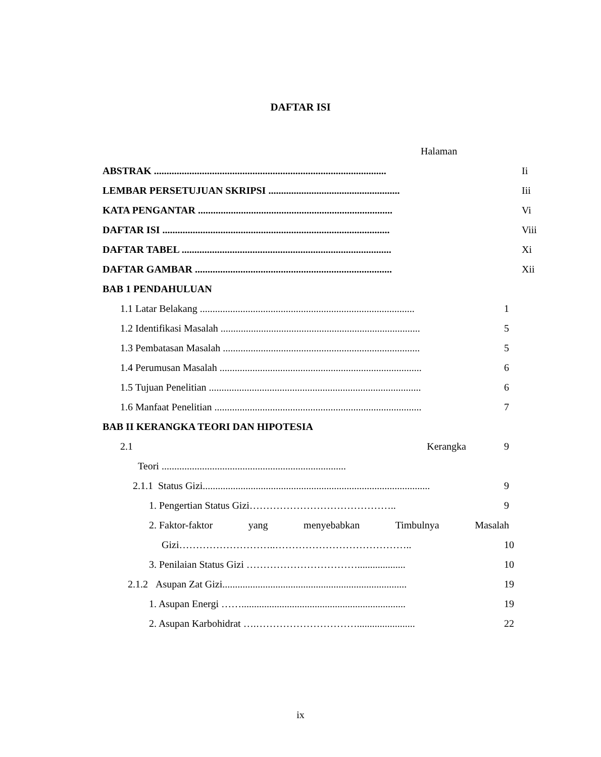DAFTAR ISI
Halaman
ABSTRAK ............................................................................................ Ii
LEMBAR PERSETUJUAN SKRIPSI .................................................... Iii
KATA PENGANTAR ............................................................................. Vi
DAFTAR ISI .......................................................................................... Viii
DAFTAR TABEL ................................................................................... Xi
DAFTAR GAMBAR .............................................................................. Xii
BAB 1 PENDAHULUAN
1.1 Latar Belakang ..................................................................................... 1
1.2 Identifikasi Masalah ............................................................................... 5
1.3 Pembatasan Masalah .............................................................................. 5
1.4 Perumusan Masalah ................................................................................ 6
1.5 Tujuan Penelitian .................................................................................... 6
1.6 Manfaat Penelitian .................................................................................. 7
BAB II KERANGKA TEORI DAN HIPOTESIA
2.1 Kerangka 9
Teori .........................................................................
2.1.1 Status Gizi.......................................................................................... 9
1. Pengertian Status Gizi…………………………………….. 9
2. Faktor-faktor yang menyebabkan Timbulnya Masalah
Gizi………………………..………………………………….. 10
3. Penilaian Status Gizi ……………………………................... 10
2.1.2 Asupan Zat Gizi......................................................................... 19
1. Asupan Energi ……................................................................. 19
2. Asupan Karbohidrat ….…………………………....................... 22
ix